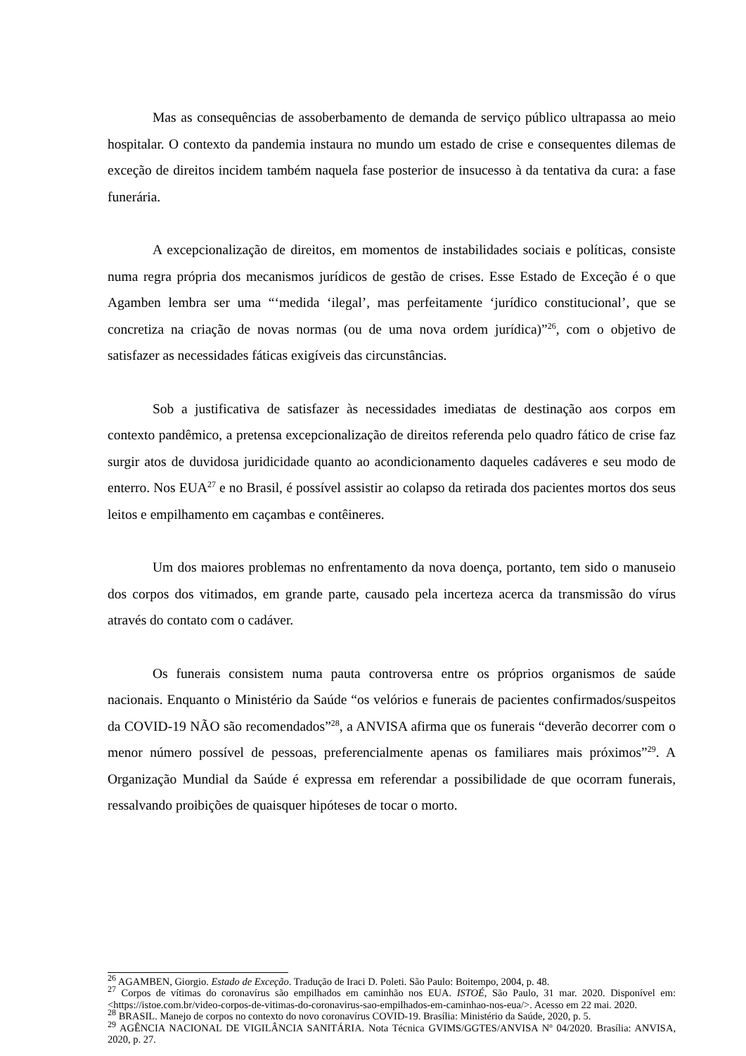Mas as consequências de assoberbamento de demanda de serviço público ultrapassa ao meio hospitalar. O contexto da pandemia instaura no mundo um estado de crise e consequentes dilemas de exceção de direitos incidem também naquela fase posterior de insucesso à da tentativa da cura: a fase funerária.
A excepcionalização de direitos, em momentos de instabilidades sociais e políticas, consiste numa regra própria dos mecanismos jurídicos de gestão de crises. Esse Estado de Exceção é o que Agamben lembra ser uma “‘medida ‘ilegal’, mas perfeitamente ‘jurídico constitucional’, que se concretiza na criação de novas normas (ou de uma nova ordem jurídica)”<sup>26</sup>, com o objetivo de satisfazer as necessidades fáticas exigíveis das circunstâncias.
Sob a justificativa de satisfazer às necessidades imediatas de destinação aos corpos em contexto pandêmico, a pretensa excepcionalização de direitos referenda pelo quadro fático de crise faz surgir atos de duvidosa juridicidade quanto ao acondicionamento daqueles cadáveres e seu modo de enterro. Nos EUA<sup>27</sup> e no Brasil, é possível assistir ao colapso da retirada dos pacientes mortos dos seus leitos e empilhamento em caçambas e contêineres.
Um dos maiores problemas no enfrentamento da nova doença, portanto, tem sido o manuseio dos corpos dos vitimados, em grande parte, causado pela incerteza acerca da transmissão do vírus através do contato com o cadáver.
Os funerais consistem numa pauta controversa entre os próprios organismos de saúde nacionais. Enquanto o Ministério da Saúde “os velórios e funerais de pacientes confirmados/suspeitos da COVID-19 NÃO são recomendados”<sup>28</sup>, a ANVISA afirma que os funerais “deverão decorrer com o menor número possível de pessoas, preferencialmente apenas os familiares mais próximos”<sup>29</sup>. A Organização Mundial da Saúde é expressa em referendar a possibilidade de que ocorram funerais, ressalvando proibições de quaisquer hipóteses de tocar o morto.
<sup>26</sup> AGAMBEN, Giorgio. Estado de Exceção. Tradução de Iraci D. Poleti. São Paulo: Boitempo, 2004, p. 48.
<sup>27</sup> Corpos de vítimas do coronavírus são empilhados em caminhão nos EUA. ISTOÉ, São Paulo, 31 mar. 2020. Disponível em: <https://istoe.com.br/video-corpos-de-vitimas-do-coronavirus-sao-empilhados-em-caminhao-nos-eua/>. Acesso em 22 mai. 2020.
<sup>28</sup> BRASIL. Manejo de corpos no contexto do novo coronavírus COVID-19. Brasília: Ministério da Saúde, 2020, p. 5.
<sup>29</sup> AGÊNCIA NACIONAL DE VIGILÂNCIA SANITÁRIA. Nota Técnica GVIMS/GGTES/ANVISA Nº 04/2020. Brasília: ANVISA, 2020, p. 27.